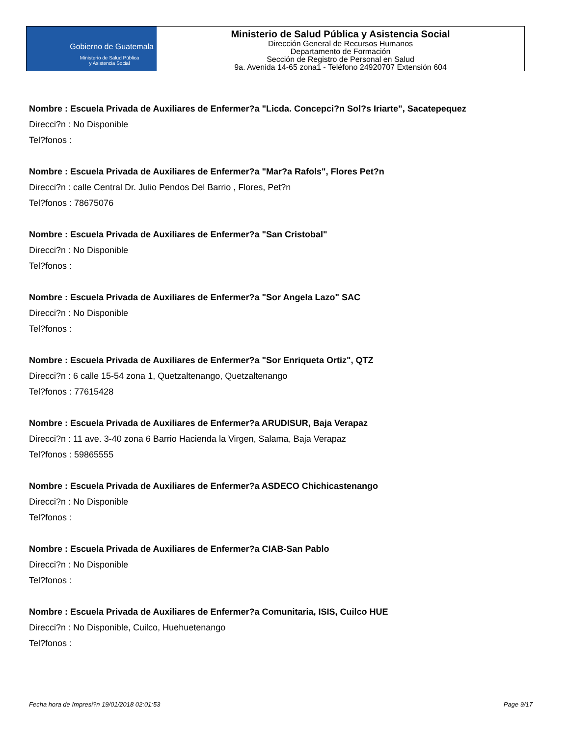Gobierno de Guatemala
Ministerio de Salud Pública
y Asistencia Social
Ministerio de Salud Pública y Asistencia Social
Dirección General de Recursos Humanos
Departamento de Formación
Sección de Registro de Personal en Salud
9a. Avenida 14-65 zona1 - Teléfono 24920707 Extensión 604
Nombre : Escuela Privada de Auxiliares de Enfermer?a "Licda. Concepci?n Sol?s Iriarte", Sacatepequez
Direcci?n : No Disponible
Tel?fonos :
Nombre : Escuela Privada de Auxiliares de Enfermer?a "Mar?a Rafols", Flores Pet?n
Direcci?n : calle Central Dr. Julio Pendos Del Barrio , Flores, Pet?n
Tel?fonos : 78675076
Nombre : Escuela Privada de Auxiliares de Enfermer?a "San Cristobal"
Direcci?n : No Disponible
Tel?fonos :
Nombre : Escuela Privada de Auxiliares de Enfermer?a "Sor Angela Lazo" SAC
Direcci?n : No Disponible
Tel?fonos :
Nombre : Escuela Privada de Auxiliares de Enfermer?a "Sor Enriqueta Ortiz", QTZ
Direcci?n : 6 calle 15-54 zona 1, Quetzaltenango, Quetzaltenango
Tel?fonos : 77615428
Nombre : Escuela Privada de Auxiliares de Enfermer?a ARUDISUR, Baja Verapaz
Direcci?n : 11 ave. 3-40 zona 6 Barrio Hacienda la Virgen, Salama, Baja Verapaz
Tel?fonos : 59865555
Nombre : Escuela Privada de Auxiliares de Enfermer?a ASDECO Chichicastenango
Direcci?n : No Disponible
Tel?fonos :
Nombre : Escuela Privada de Auxiliares de Enfermer?a CIAB-San Pablo
Direcci?n : No Disponible
Tel?fonos :
Nombre : Escuela Privada de Auxiliares de Enfermer?a Comunitaria, ISIS, Cuilco HUE
Direcci?n : No Disponible, Cuilco, Huehuetenango
Tel?fonos :
Fecha hora de Impresi?n 19/01/2018 02:01:53 Page 9/17